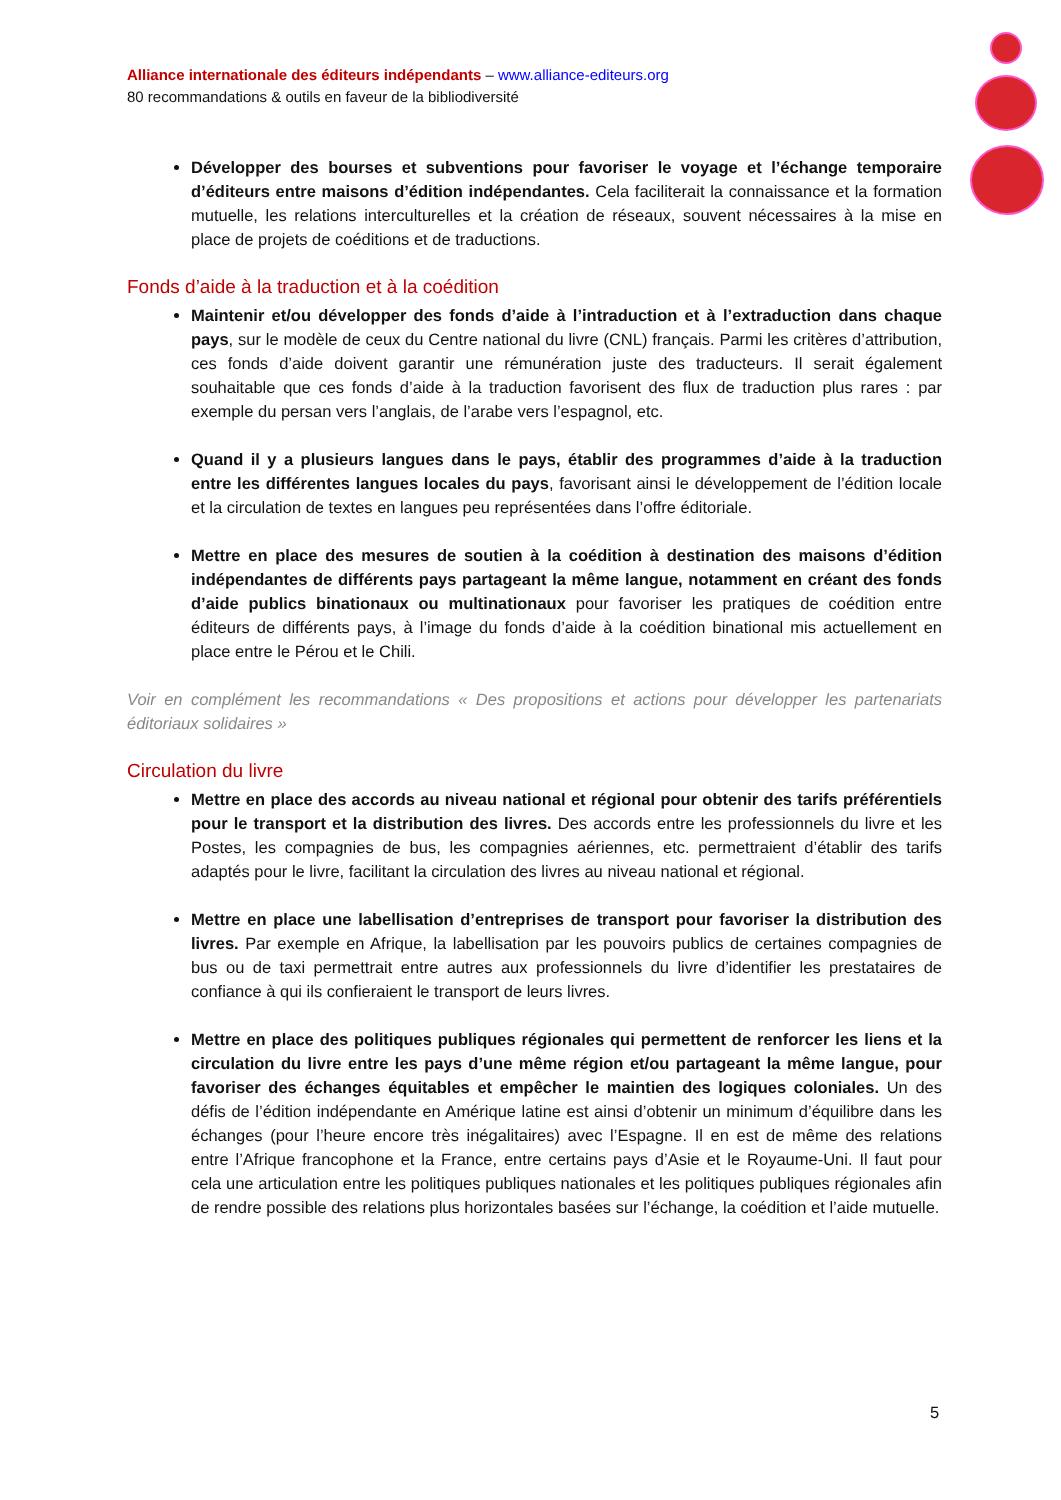Alliance internationale des éditeurs indépendants – www.alliance-editeurs.org
80 recommandations & outils en faveur de la bibliodiversité
Développer des bourses et subventions pour favoriser le voyage et l’échange temporaire d’éditeurs entre maisons d’édition indépendantes. Cela faciliterait la connaissance et la formation mutuelle, les relations interculturelles et la création de réseaux, souvent nécessaires à la mise en place de projets de coéditions et de traductions.
Fonds d’aide à la traduction et à la coédition
Maintenir et/ou développer des fonds d’aide à l’intraduction et à l’extraduction dans chaque pays, sur le modèle de ceux du Centre national du livre (CNL) français. Parmi les critères d’attribution, ces fonds d’aide doivent garantir une rémunération juste des traducteurs. Il serait également souhaitable que ces fonds d’aide à la traduction favorisent des flux de traduction plus rares : par exemple du persan vers l’anglais, de l’arabe vers l’espagnol, etc.
Quand il y a plusieurs langues dans le pays, établir des programmes d’aide à la traduction entre les différentes langues locales du pays, favorisant ainsi le développement de l’édition locale et la circulation de textes en langues peu représentées dans l’offre éditoriale.
Mettre en place des mesures de soutien à la coédition à destination des maisons d’édition indépendantes de différents pays partageant la même langue, notamment en créant des fonds d’aide publics binationaux ou multinationaux pour favoriser les pratiques de coédition entre éditeurs de différents pays, à l’image du fonds d’aide à la coédition binational mis actuellement en place entre le Pérou et le Chili.
Voir en complément les recommandations « Des propositions et actions pour développer les partenariats éditoriaux solidaires »
Circulation du livre
Mettre en place des accords au niveau national et régional pour obtenir des tarifs préférentiels pour le transport et la distribution des livres. Des accords entre les professionnels du livre et les Postes, les compagnies de bus, les compagnies aériennes, etc. permettraient d’établir des tarifs adaptés pour le livre, facilitant la circulation des livres au niveau national et régional.
Mettre en place une labellisation d’entreprises de transport pour favoriser la distribution des livres. Par exemple en Afrique, la labellisation par les pouvoirs publics de certaines compagnies de bus ou de taxi permettrait entre autres aux professionnels du livre d’identifier les prestataires de confiance à qui ils confieraient le transport de leurs livres.
Mettre en place des politiques publiques régionales qui permettent de renforcer les liens et la circulation du livre entre les pays d’une même région et/ou partageant la même langue, pour favoriser des échanges équitables et empêcher le maintien des logiques coloniales. Un des défis de l’édition indépendante en Amérique latine est ainsi d’obtenir un minimum d’équilibre dans les échanges (pour l’heure encore très inégalitaires) avec l’Espagne. Il en est de même des relations entre l’Afrique francophone et la France, entre certains pays d’Asie et le Royaume-Uni. Il faut pour cela une articulation entre les politiques publiques nationales et les politiques publiques régionales afin de rendre possible des relations plus horizontales basées sur l’échange, la coédition et l’aide mutuelle.
5